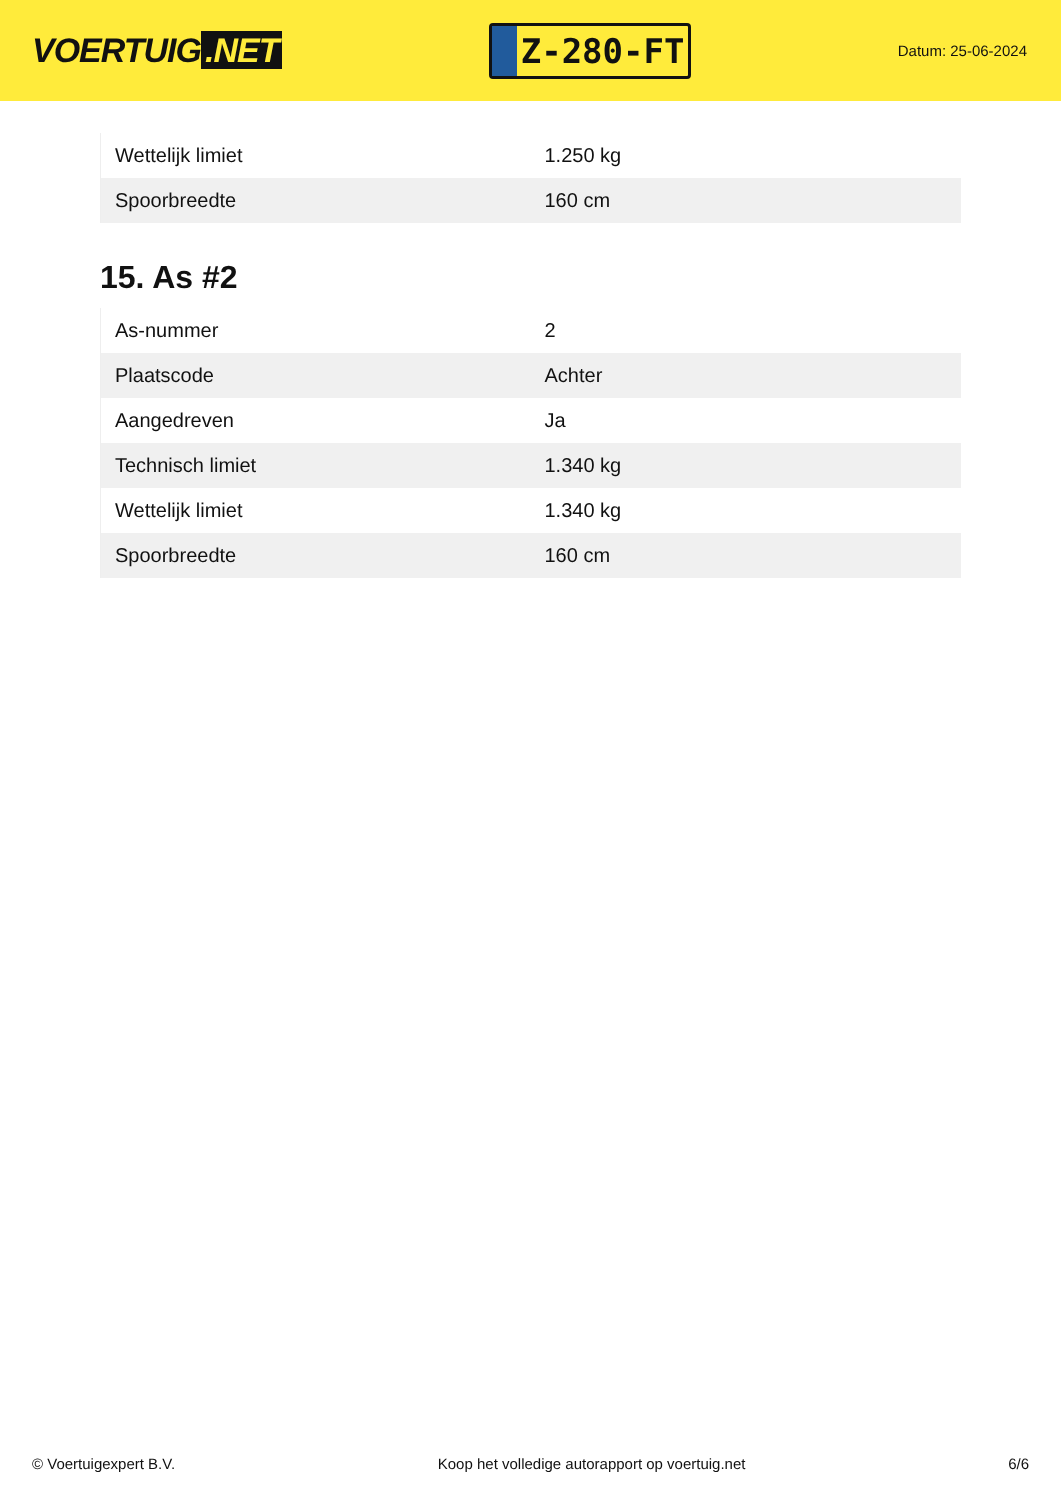VOERTUIG.NET
Z-280-FT
Datum: 25-06-2024
| Wettelijk limiet | 1.250 kg |
| Spoorbreedte | 160 cm |
15. As #2
| As-nummer | 2 |
| Plaatscode | Achter |
| Aangedreven | Ja |
| Technisch limiet | 1.340 kg |
| Wettelijk limiet | 1.340 kg |
| Spoorbreedte | 160 cm |
© Voertuigexpert B.V. Koop het volledige autorapport op voertuig.net 6/6